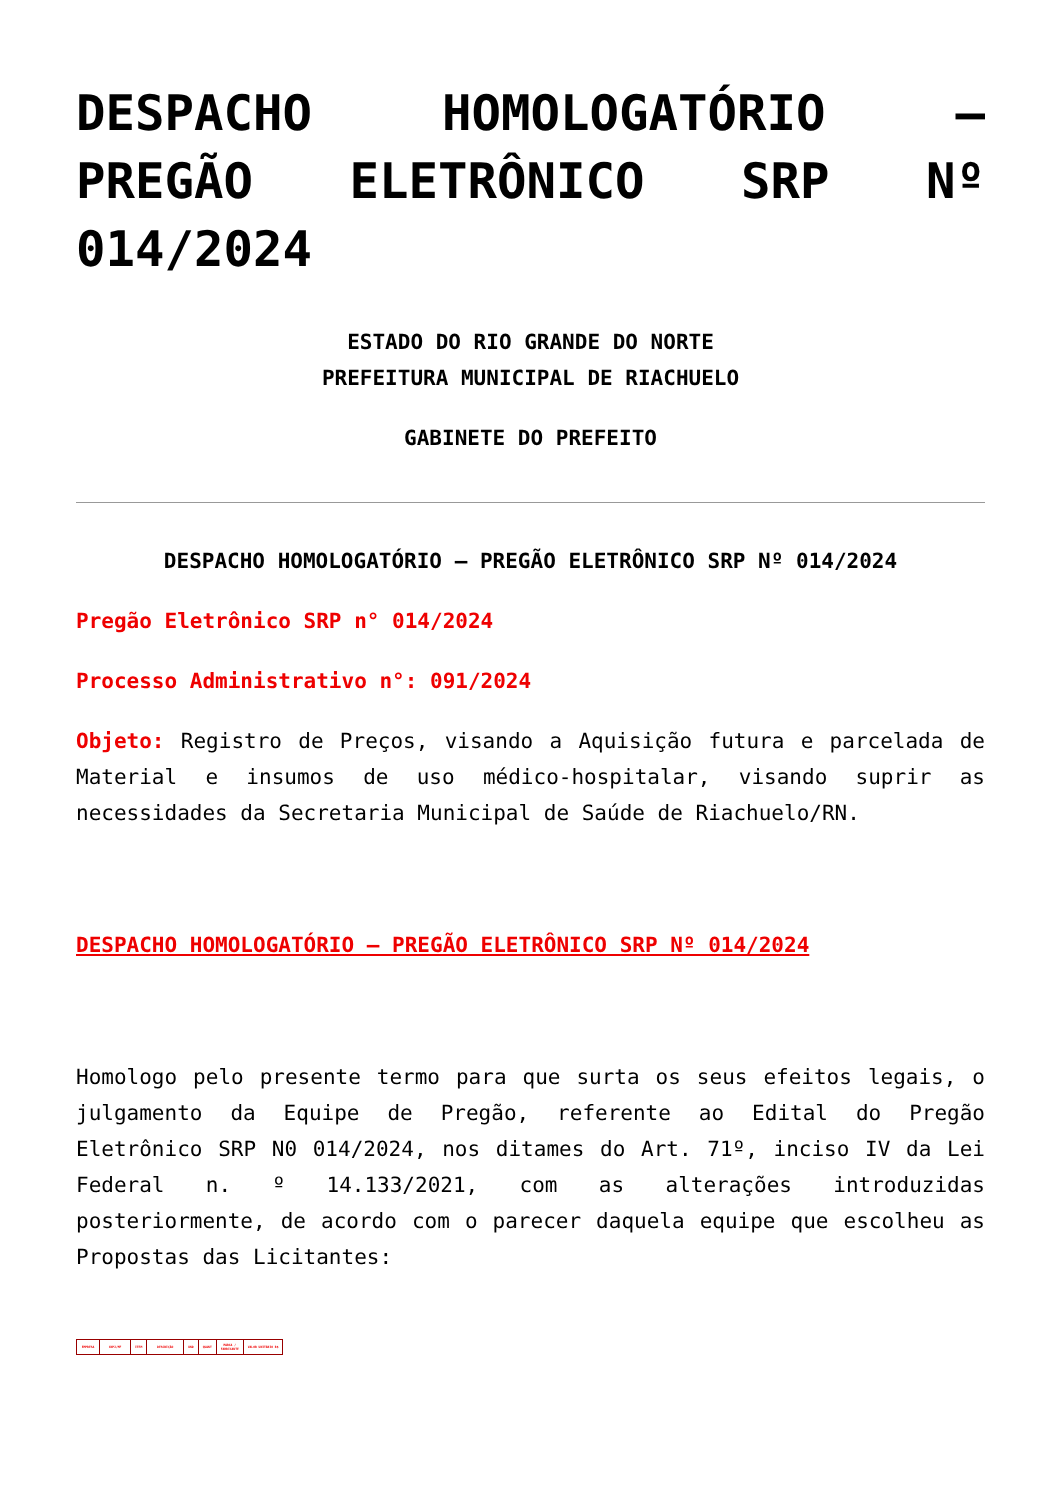DESPACHO HOMOLOGATÓRIO – PREGÃO ELETRÔNICO SRP Nº 014/2024
ESTADO DO RIO GRANDE DO NORTE
PREFEITURA MUNICIPAL DE RIACHUELO
GABINETE DO PREFEITO
DESPACHO HOMOLOGATÓRIO – PREGÃO ELETRÔNICO SRP Nº 014/2024
Pregão Eletrônico SRP n° 014/2024
Processo Administrativo n°: 091/2024
Objeto: Registro de Preços, visando a Aquisição futura e parcelada de Material e insumos de uso médico-hospitalar, visando suprir as necessidades da Secretaria Municipal de Saúde de Riachuelo/RN.
DESPACHO HOMOLOGATÓRIO – PREGÃO ELETRÔNICO SRP Nº 014/2024
Homologo pelo presente termo para que surta os seus efeitos legais, o julgamento da Equipe de Pregão, referente ao Edital do Pregão Eletrônico SRP N0 014/2024, nos ditames do Art. 71º, inciso IV da Lei Federal n. º 14.133/2021, com as alterações introduzidas posteriormente, de acordo com o parecer daquela equipe que escolheu as Propostas das Licitantes:
| EMPRESA | CNPJ/MF | ITEM | DESCRIÇÃO | UND | QUANT | MARCA / FABRICANTE | VALOR UNITÁRIO R$ |